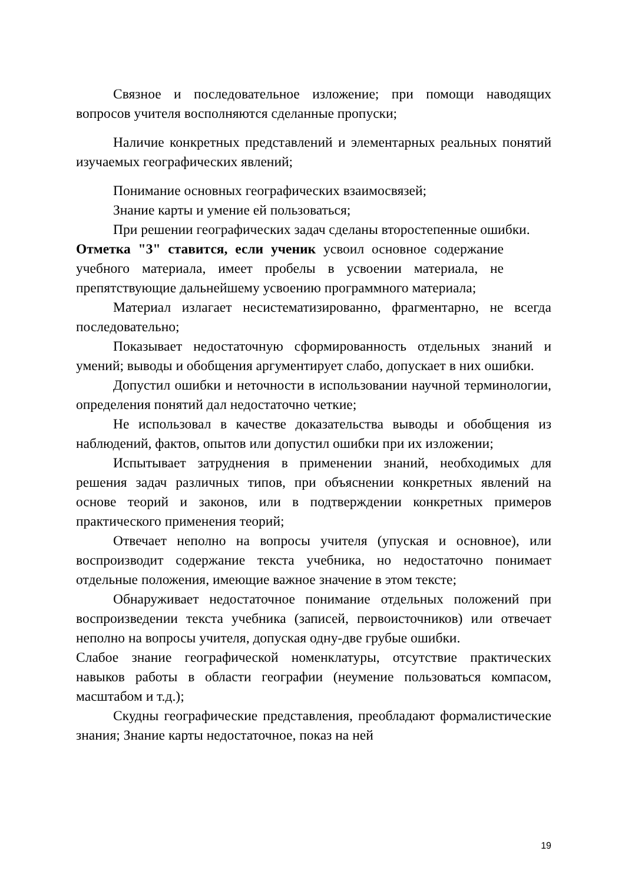Связное и последовательное изложение; при помощи наводящих вопросов учителя восполняются сделанные пропуски;
Наличие конкретных представлений и элементарных реальных понятий изучаемых географических явлений;
Понимание основных географических взаимосвязей;
Знание карты и умение ей пользоваться;
При решении географических задач сделаны второстепенные ошибки.
Отметка "3" ставится, если ученик усвоил основное содержание учебного материала, имеет пробелы в усвоении материала, не препятствующие дальнейшему усвоению программного материала;
Материал излагает несистематизированно, фрагментарно, не всегда последовательно;
Показывает недостаточную сформированность отдельных знаний и умений; выводы и обобщения аргументирует слабо, допускает в них ошибки.
Допустил ошибки и неточности в использовании научной терминологии, определения понятий дал недостаточно четкие;
Не использовал в качестве доказательства выводы и обобщения из наблюдений, фактов, опытов или допустил ошибки при их изложении;
Испытывает затруднения в применении знаний, необходимых для решения задач различных типов, при объяснении конкретных явлений на основе теорий и законов, или в подтверждении конкретных примеров практического применения теорий;
Отвечает неполно на вопросы учителя (упуская и основное), или воспроизводит содержание текста учебника, но недостаточно понимает отдельные положения, имеющие важное значение в этом тексте;
Обнаруживает недостаточное понимание отдельных положений при воспроизведении текста учебника (записей, первоисточников) или отвечает неполно на вопросы учителя, допуская одну-две грубые ошибки.
Слабое знание географической номенклатуры, отсутствие практических навыков работы в области географии (неумение пользоваться компасом, масштабом и т.д.);
Скудны географические представления, преобладают формалистические знания; Знание карты недостаточное, показ на ней
19